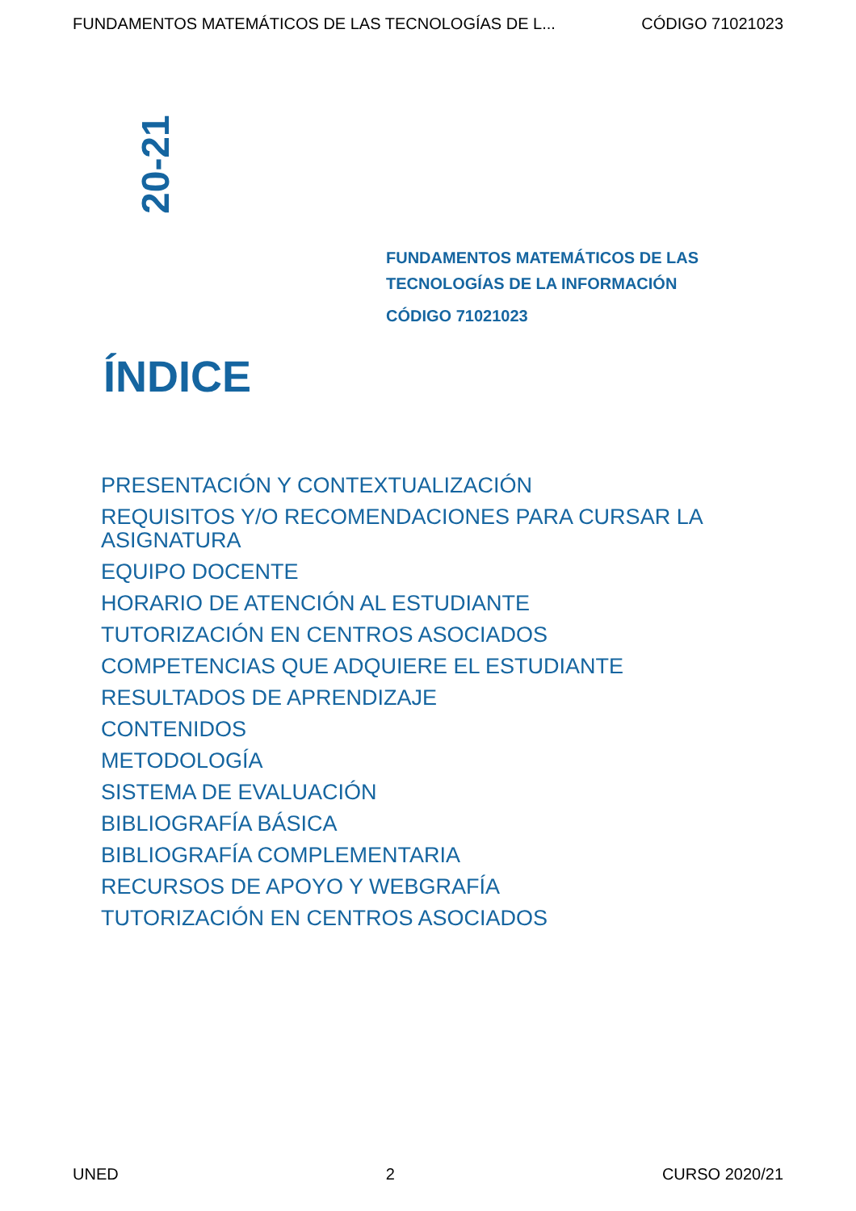FUNDAMENTOS MATEMÁTICOS DE LAS TECNOLOGÍAS DE L... CÓDIGO 71021023
20-21
FUNDAMENTOS MATEMÁTICOS DE LAS
TECNOLOGÍAS DE LA INFORMACIÓN
CÓDIGO 71021023
ÍNDICE
PRESENTACIÓN Y CONTEXTUALIZACIÓN
REQUISITOS Y/O RECOMENDACIONES PARA CURSAR LA ASIGNATURA
EQUIPO DOCENTE
HORARIO DE ATENCIÓN AL ESTUDIANTE
TUTORIZACIÓN EN CENTROS ASOCIADOS
COMPETENCIAS QUE ADQUIERE EL ESTUDIANTE
RESULTADOS DE APRENDIZAJE
CONTENIDOS
METODOLOGÍA
SISTEMA DE EVALUACIÓN
BIBLIOGRAFÍA BÁSICA
BIBLIOGRAFÍA COMPLEMENTARIA
RECURSOS DE APOYO Y WEBGRAFÍA
TUTORIZACIÓN EN CENTROS ASOCIADOS
UNED 2 CURSO 2020/21